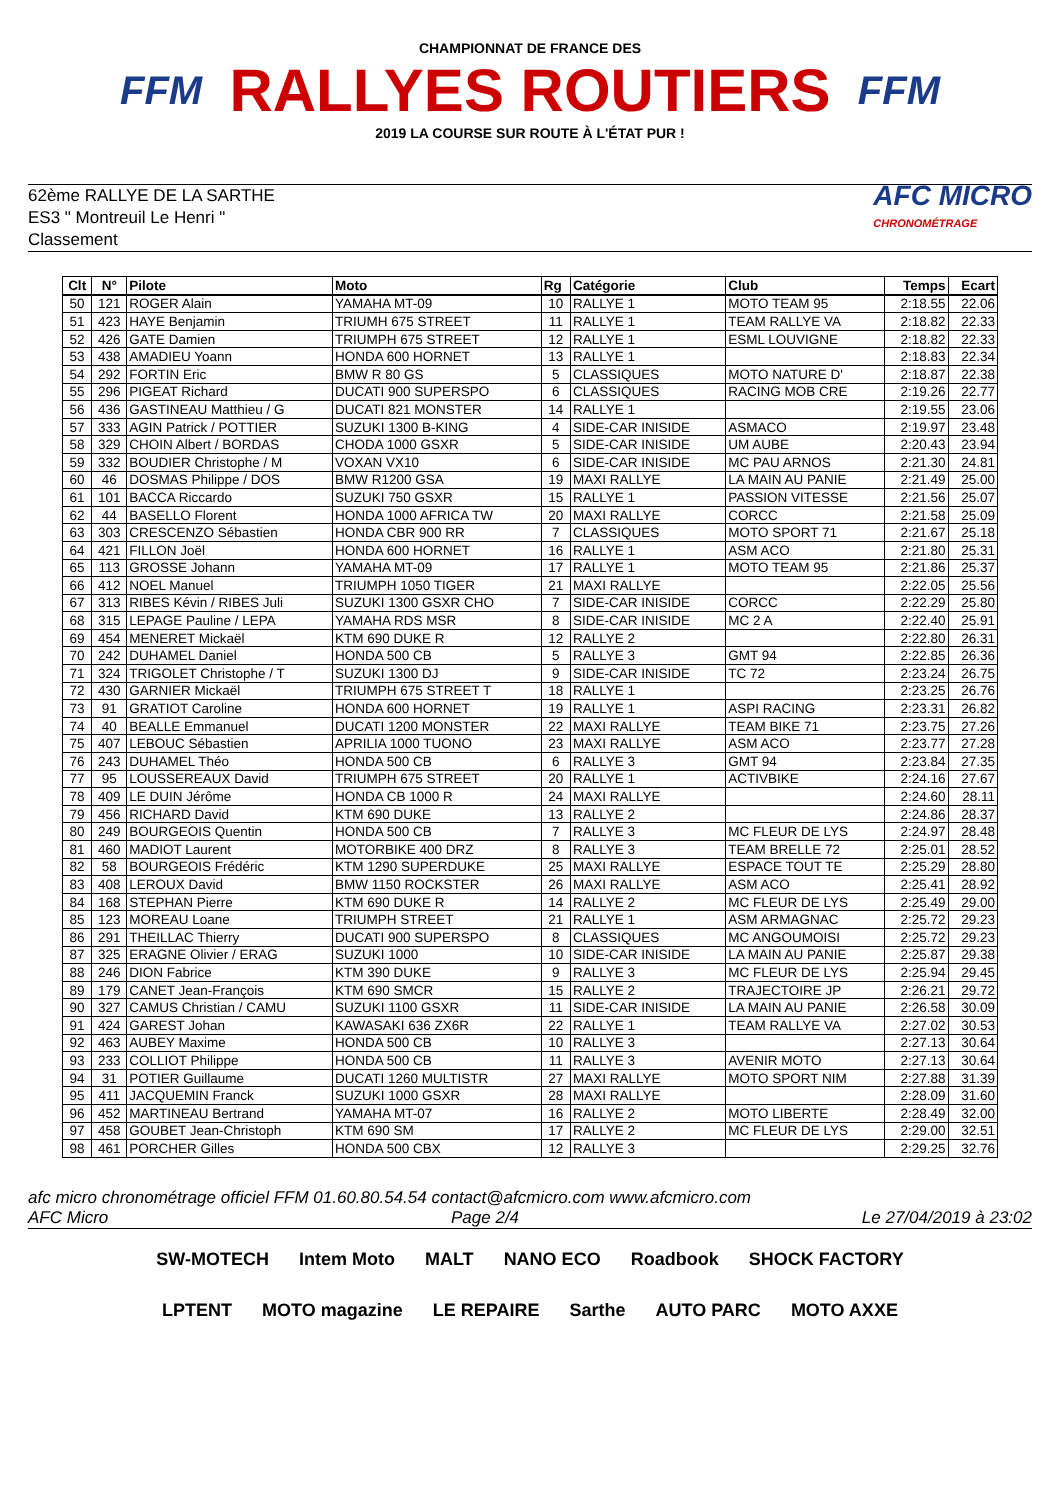FFM
CHAMPIONNAT DE FRANCE DES
RALLYES ROUTIERS
2019 LA COURSE SUR ROUTE À L'ÉTAT PUR !
FFM
62ème RALLYE DE LA SARTHE
ES3 " Montreuil Le Henri "
Classement
AFC MICRO
CHRONOMÉTRAGE
| Clt | N° | Pilote | Moto | Rg | Catégorie | Club | Temps | Ecart |
| --- | --- | --- | --- | --- | --- | --- | --- | --- |
| 50 | 121 | ROGER Alain | YAMAHA MT-09 | 10 | RALLYE 1 | MOTO TEAM 95 | 2:18.55 | 22.06 |
| 51 | 423 | HAYE Benjamin | TRIUMH 675 STREET | 11 | RALLYE 1 | TEAM RALLYE VA | 2:18.82 | 22.33 |
| 52 | 426 | GATE Damien | TRIUMPH 675 STREET | 12 | RALLYE 1 | ESML LOUVIGNE | 2:18.82 | 22.33 |
| 53 | 438 | AMADIEU Yoann | HONDA 600 HORNET | 13 | RALLYE 1 | | 2:18.83 | 22.34 |
| 54 | 292 | FORTIN Eric | BMW R 80 GS | 5 | CLASSIQUES | MOTO NATURE D' | 2:18.87 | 22.38 |
| 55 | 296 | PIGEAT Richard | DUCATI 900 SUPERSPO | 6 | CLASSIQUES | RACING MOB CRE | 2:19.26 | 22.77 |
| 56 | 436 | GASTINEAU Matthieu / G | DUCATI 821 MONSTER | 14 | RALLYE 1 | | 2:19.55 | 23.06 |
| 57 | 333 | AGIN Patrick / POTTIER | SUZUKI 1300 B-KING | 4 | SIDE-CAR INISIDE | ASMACO | 2:19.97 | 23.48 |
| 58 | 329 | CHOIN Albert / BORDAS | CHODA 1000 GSXR | 5 | SIDE-CAR INISIDE | UM AUBE | 2:20.43 | 23.94 |
| 59 | 332 | BOUDIER Christophe / M | VOXAN VX10 | 6 | SIDE-CAR INISIDE | MC PAU ARNOS | 2:21.30 | 24.81 |
| 60 | 46 | DOSMAS Philippe / DOS | BMW R1200 GSA | 19 | MAXI RALLYE | LA MAIN AU PANIE | 2:21.49 | 25.00 |
| 61 | 101 | BACCA Riccardo | SUZUKI 750 GSXR | 15 | RALLYE 1 | PASSION VITESSE | 2:21.56 | 25.07 |
| 62 | 44 | BASELLO Florent | HONDA 1000 AFRICA TW | 20 | MAXI RALLYE | CORCC | 2:21.58 | 25.09 |
| 63 | 303 | CRESCENZO Sébastien | HONDA CBR 900 RR | 7 | CLASSIQUES | MOTO SPORT 71 | 2:21.67 | 25.18 |
| 64 | 421 | FILLON Joël | HONDA 600 HORNET | 16 | RALLYE 1 | ASM ACO | 2:21.80 | 25.31 |
| 65 | 113 | GROSSE Johann | YAMAHA MT-09 | 17 | RALLYE 1 | MOTO TEAM 95 | 2:21.86 | 25.37 |
| 66 | 412 | NOEL Manuel | TRIUMPH 1050 TIGER | 21 | MAXI RALLYE | | 2:22.05 | 25.56 |
| 67 | 313 | RIBES Kévin / RIBES Juli | SUZUKI 1300 GSXR CHO | 7 | SIDE-CAR INISIDE | CORCC | 2:22.29 | 25.80 |
| 68 | 315 | LEPAGE Pauline / LEPA | YAMAHA RDS MSR | 8 | SIDE-CAR INISIDE | MC 2 A | 2:22.40 | 25.91 |
| 69 | 454 | MENERET Mickaël | KTM 690 DUKE R | 12 | RALLYE 2 | | 2:22.80 | 26.31 |
| 70 | 242 | DUHAMEL Daniel | HONDA 500 CB | 5 | RALLYE 3 | GMT 94 | 2:22.85 | 26.36 |
| 71 | 324 | TRIGOLET Christophe / T | SUZUKI 1300 DJ | 9 | SIDE-CAR INISIDE | TC 72 | 2:23.24 | 26.75 |
| 72 | 430 | GARNIER Mickaël | TRIUMPH 675 STREET T | 18 | RALLYE 1 | | 2:23.25 | 26.76 |
| 73 | 91 | GRATIOT Caroline | HONDA 600 HORNET | 19 | RALLYE 1 | ASPI RACING | 2:23.31 | 26.82 |
| 74 | 40 | BEALLE Emmanuel | DUCATI 1200 MONSTER | 22 | MAXI RALLYE | TEAM BIKE 71 | 2:23.75 | 27.26 |
| 75 | 407 | LEBOUC Sébastien | APRILIA 1000 TUONO | 23 | MAXI RALLYE | ASM ACO | 2:23.77 | 27.28 |
| 76 | 243 | DUHAMEL Théo | HONDA 500 CB | 6 | RALLYE 3 | GMT 94 | 2:23.84 | 27.35 |
| 77 | 95 | LOUSSEREAUX David | TRIUMPH 675 STREET | 20 | RALLYE 1 | ACTIVBIKE | 2:24.16 | 27.67 |
| 78 | 409 | LE DUIN Jérôme | HONDA CB 1000 R | 24 | MAXI RALLYE | | 2:24.60 | 28.11 |
| 79 | 456 | RICHARD David | KTM 690 DUKE | 13 | RALLYE 2 | | 2:24.86 | 28.37 |
| 80 | 249 | BOURGEOIS Quentin | HONDA 500 CB | 7 | RALLYE 3 | MC FLEUR DE LYS | 2:24.97 | 28.48 |
| 81 | 460 | MADIOT Laurent | MOTORBIKE 400 DRZ | 8 | RALLYE 3 | TEAM BRELLE 72 | 2:25.01 | 28.52 |
| 82 | 58 | BOURGEOIS Frédéric | KTM 1290 SUPERDUKE | 25 | MAXI RALLYE | ESPACE TOUT TE | 2:25.29 | 28.80 |
| 83 | 408 | LEROUX David | BMW 1150 ROCKSTER | 26 | MAXI RALLYE | ASM ACO | 2:25.41 | 28.92 |
| 84 | 168 | STEPHAN Pierre | KTM 690 DUKE R | 14 | RALLYE 2 | MC FLEUR DE LYS | 2:25.49 | 29.00 |
| 85 | 123 | MOREAU Loane | TRIUMPH STREET | 21 | RALLYE 1 | ASM ARMAGNAC | 2:25.72 | 29.23 |
| 86 | 291 | THEILLAC Thierry | DUCATI 900 SUPERSPO | 8 | CLASSIQUES | MC ANGOUMOISI | 2:25.72 | 29.23 |
| 87 | 325 | ERAGNE Olivier / ERAG | SUZUKI 1000 | 10 | SIDE-CAR INISIDE | LA MAIN AU PANIE | 2:25.87 | 29.38 |
| 88 | 246 | DION Fabrice | KTM 390 DUKE | 9 | RALLYE 3 | MC FLEUR DE LYS | 2:25.94 | 29.45 |
| 89 | 179 | CANET Jean-François | KTM 690 SMCR | 15 | RALLYE 2 | TRAJECTOIRE JP | 2:26.21 | 29.72 |
| 90 | 327 | CAMUS Christian / CAMU | SUZUKI 1100 GSXR | 11 | SIDE-CAR INISIDE | LA MAIN AU PANIE | 2:26.58 | 30.09 |
| 91 | 424 | GAREST Johan | KAWASAKI 636 ZX6R | 22 | RALLYE 1 | TEAM RALLYE VA | 2:27.02 | 30.53 |
| 92 | 463 | AUBEY Maxime | HONDA 500 CB | 10 | RALLYE 3 | | 2:27.13 | 30.64 |
| 93 | 233 | COLLIOT Philippe | HONDA 500 CB | 11 | RALLYE 3 | AVENIR MOTO | 2:27.13 | 30.64 |
| 94 | 31 | POTIER Guillaume | DUCATI 1260 MULTISTR | 27 | MAXI RALLYE | MOTO SPORT NIM | 2:27.88 | 31.39 |
| 95 | 411 | JACQUEMIN Franck | SUZUKI 1000 GSXR | 28 | MAXI RALLYE | | 2:28.09 | 31.60 |
| 96 | 452 | MARTINEAU Bertrand | YAMAHA MT-07 | 16 | RALLYE 2 | MOTO LIBERTE | 2:28.49 | 32.00 |
| 97 | 458 | GOUBET Jean-Christoph | KTM 690 SM | 17 | RALLYE 2 | MC FLEUR DE LYS | 2:29.00 | 32.51 |
| 98 | 461 | PORCHER Gilles | HONDA 500 CBX | 12 | RALLYE 3 | | 2:29.25 | 32.76 |
afc micro chronométrage officiel FFM 01.60.80.54.54 contact@afcmicro.com www.afcmicro.com
AFC Micro Page 2/4 Le 27/04/2019 à 23:02
SW-MOTECH Intem Moto MALT NANO ECO Roadbook SHOCK FACTORY LPTENT MOTO magazine LE REPAIRE Sarthe AUTO PARC MOTO AXXE